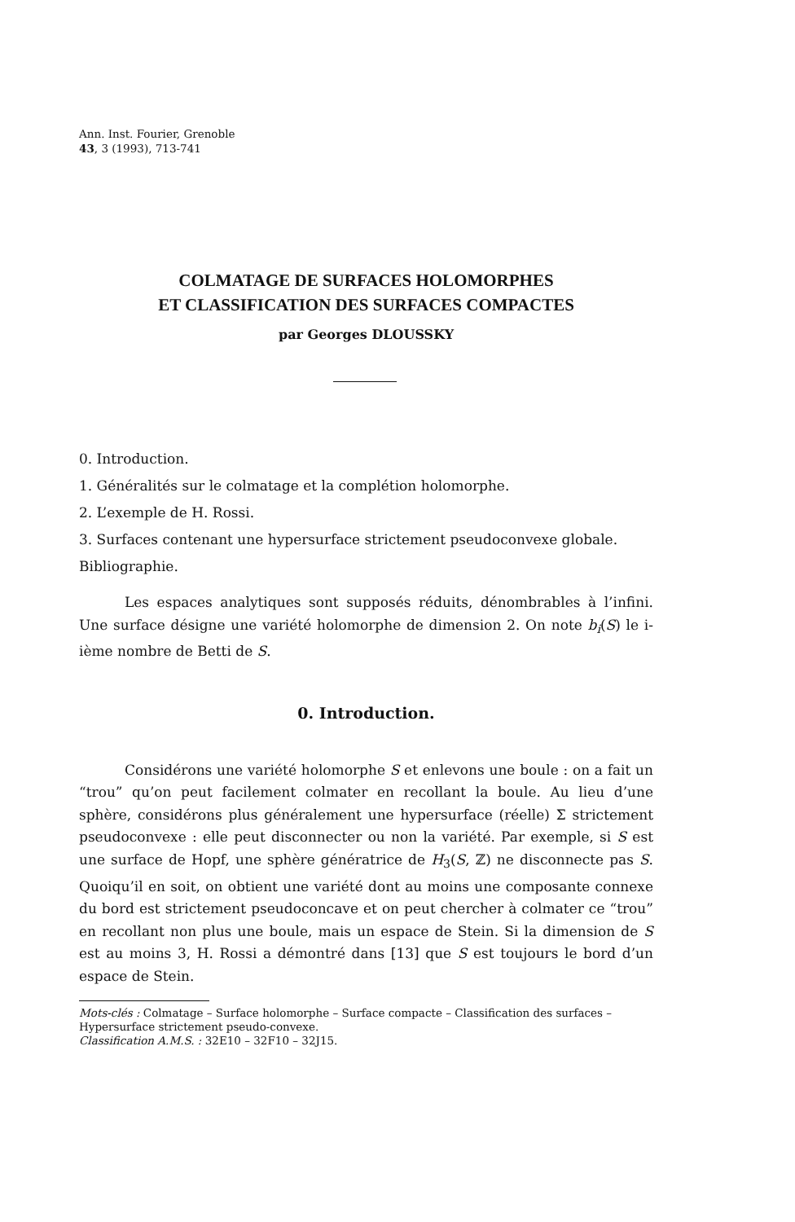Ann. Inst. Fourier, Grenoble
43, 3 (1993), 713-741
COLMATAGE DE SURFACES HOLOMORPHES
ET CLASSIFICATION DES SURFACES COMPACTES
par Georges DLOUSSKY
0. Introduction.
1. Généralités sur le colmatage et la complétion holomorphe.
2. L’exemple de H. Rossi.
3. Surfaces contenant une hypersurface strictement pseudoconvexe globale.
Bibliographie.
Les espaces analytiques sont supposés réduits, dénombrables à l’infini. Une surface désigne une variété holomorphe de dimension 2. On note b<sub>i</sub>(S) le i-ième nombre de Betti de S.
0. Introduction.
Considérons une variété holomorphe S et enlevons une boule : on a fait un “trou” qu’on peut facilement colmater en recollant la boule. Au lieu d’une sphère, considérons plus généralement une hypersurface (réelle) Σ strictement pseudoconvexe : elle peut disconnecter ou non la variété. Par exemple, si S est une surface de Hopf, une sphère génératrice de H<sub>3</sub>(S, ℤ) ne disconnecte pas S. Quoiqu’il en soit, on obtient une variété dont au moins une composante connexe du bord est strictement pseudoconcave et on peut chercher à colmater ce “trou” en recollant non plus une boule, mais un espace de Stein. Si la dimension de S est au moins 3, H. Rossi a démontré dans [13] que S est toujours le bord d’un espace de Stein.
Mots-clés : Colmatage – Surface holomorphe – Surface compacte – Classification des surfaces – Hypersurface strictement pseudo-convexe.
Classification A.M.S. : 32E10 – 32F10 – 32J15.